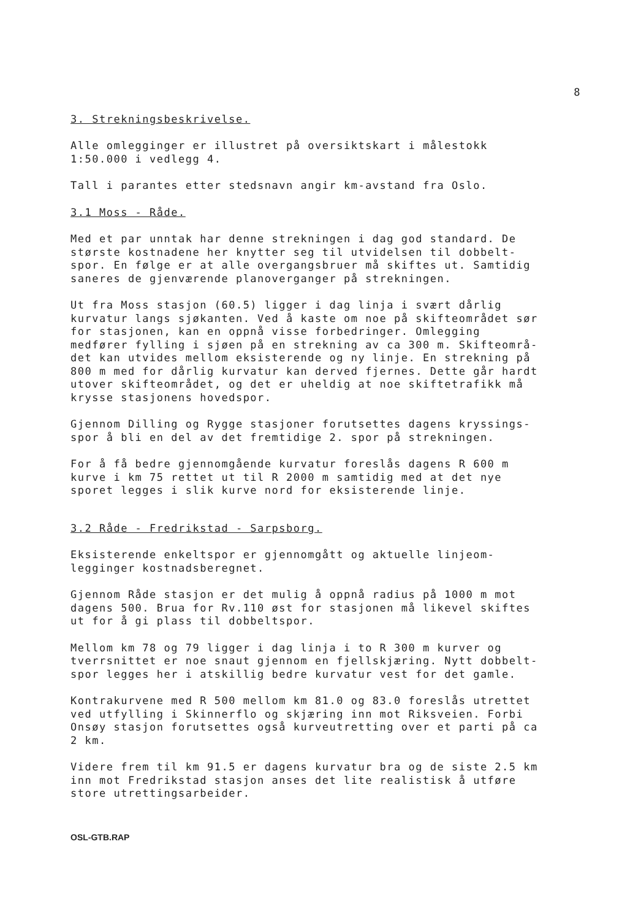8
3. Strekningsbeskrivelse.
Alle omlegginger er illustret på oversiktskart i målestokk
1:50.000 i vedlegg 4.
Tall i parantes etter stedsnavn angir km-avstand fra Oslo.
3.1 Moss - Råde.
Med et par unntak har denne strekningen i dag god standard. De
største kostnadene her knytter seg til utvidelsen til dobbelt-
spor. En følge er at alle overgangsbruer må skiftes ut. Samtidig
saneres de gjenværende planoverganger på strekningen.
Ut fra Moss stasjon (60.5) ligger i dag linja i svært dårlig
kurvatur langs sjøkanten. Ved å kaste om noe på skifteområdet sør
for stasjonen, kan en oppnå visse forbedringer. Omlegging
medfører fylling i sjøen på en strekning av ca 300 m. Skifteområ-
det kan utvides mellom eksisterende og ny linje. En strekning på
800 m med for dårlig kurvatur kan derved fjernes. Dette går hardt
utover skifteområdet, og det er uheldig at noe skiftetrafikk må
krysse stasjonens hovedspor.
Gjennom Dilling og Rygge stasjoner forutsettes dagens kryssings-
spor å bli en del av det fremtidige 2. spor på strekningen.
For å få bedre gjennomgående kurvatur foreslås dagens R 600 m
kurve i km 75 rettet ut til R 2000 m samtidig med at det nye
sporet legges i slik kurve nord for eksisterende linje.
3.2 Råde - Fredrikstad - Sarpsborg.
Eksisterende enkeltspor er gjennomgått og aktuelle linjeom-
legginger kostnadsberegnet.
Gjennom Råde stasjon er det mulig å oppnå radius på 1000 m mot
dagens 500. Brua for Rv.110 øst for stasjonen må likevel skiftes
ut for å gi plass til dobbeltspor.
Mellom km 78 og 79 ligger i dag linja i to R 300 m kurver og
tverrsnittet er noe snaut gjennom en fjellskjæring. Nytt dobbelt-
spor legges her i atskillig bedre kurvatur vest for det gamle.
Kontrakurvene med R 500 mellom km 81.0 og 83.0 foreslås utrettet
ved utfylling i Skinnerflo og skjæring inn mot Riksveien. Forbi
Onsøy stasjon forutsettes også kurveutretting over et parti på ca
2 km.
Videre frem til km 91.5 er dagens kurvatur bra og de siste 2.5 km
inn mot Fredrikstad stasjon anses det lite realistisk å utføre
store utrettingsarbeider.
OSL-GTB.RAP